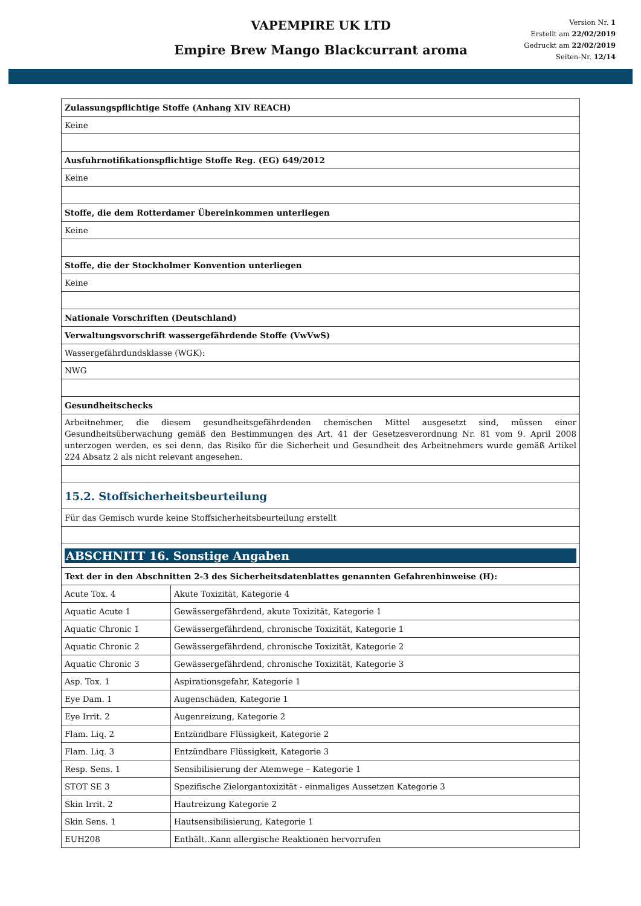VAPEMPIRE UK LTD
Empire Brew Mango Blackcurrant aroma
Version Nr. 1
Erstellt am 22/02/2019
Gedruckt am 22/02/2019
Seiten-Nr. 12/14
| Zulassungspflichtige Stoffe (Anhang XIV REACH) | |
| Keine | |
| Ausfuhrnotifikationspflichtige Stoffe Reg. (EG) 649/2012 | |
| Keine | |
| Stoffe, die dem Rotterdamer Übereinkommen unterliegen | |
| Keine | |
| Stoffe, die der Stockholmer Konvention unterliegen | |
| Keine | |
| Nationale Vorschriften (Deutschland) | |
| Verwaltungsvorschrift wassergefährdende Stoffe (VwVwS) | |
| Wassergefährdundsklasse (WGK): | |
| NWG | |
| Gesundheitschecks | |
| Arbeitnehmer, die diesem gesundheitsgefährdenden chemischen Mittel ausgesetzt sind, müssen einer Gesundheitsüberwachung gemäß den Bestimmungen des Art. 41 der Gesetzesverordnung Nr. 81 vom 9. April 2008 unterzogen werden, es sei denn, das Risiko für die Sicherheit und Gesundheit des Arbeitnehmers wurde gemäß Artikel 224 Absatz 2 als nicht relevant angesehen. | |
| 15.2. Stoffsicherheitsbeurteilung | |
| Für das Gemisch wurde keine Stoffsicherheitsbeurteilung erstellt | |
| ABSCHNITT 16. Sonstige Angaben | |
| Text der in den Abschnitten 2-3 des Sicherheitsdatenblattes genannten Gefahrenhinweise (H): | |
| Acute Tox. 4 | Akute Toxizität, Kategorie 4 |
| Aquatic Acute 1 | Gewässergefährdend, akute Toxizität, Kategorie 1 |
| Aquatic Chronic 1 | Gewässergefährdend, chronische Toxizität, Kategorie 1 |
| Aquatic Chronic 2 | Gewässergefährdend, chronische Toxizität, Kategorie 2 |
| Aquatic Chronic 3 | Gewässergefährdend, chronische Toxizität, Kategorie 3 |
| Asp. Tox. 1 | Aspirationsgefahr, Kategorie 1 |
| Eye Dam. 1 | Augenschäden, Kategorie 1 |
| Eye Irrit. 2 | Augenreizung, Kategorie 2 |
| Flam. Liq. 2 | Entzündbare Flüssigkeit, Kategorie 2 |
| Flam. Liq. 3 | Entzündbare Flüssigkeit, Kategorie 3 |
| Resp. Sens. 1 | Sensibilisierung der Atemwege – Kategorie 1 |
| STOT SE 3 | Spezifische Zielorgantoxizität - einmaliges Aussetzen Kategorie 3 |
| Skin Irrit. 2 | Hautreizung Kategorie 2 |
| Skin Sens. 1 | Hautsensibilisierung, Kategorie 1 |
| EUH208 | Enthält..Kann allergische Reaktionen hervorrufen |